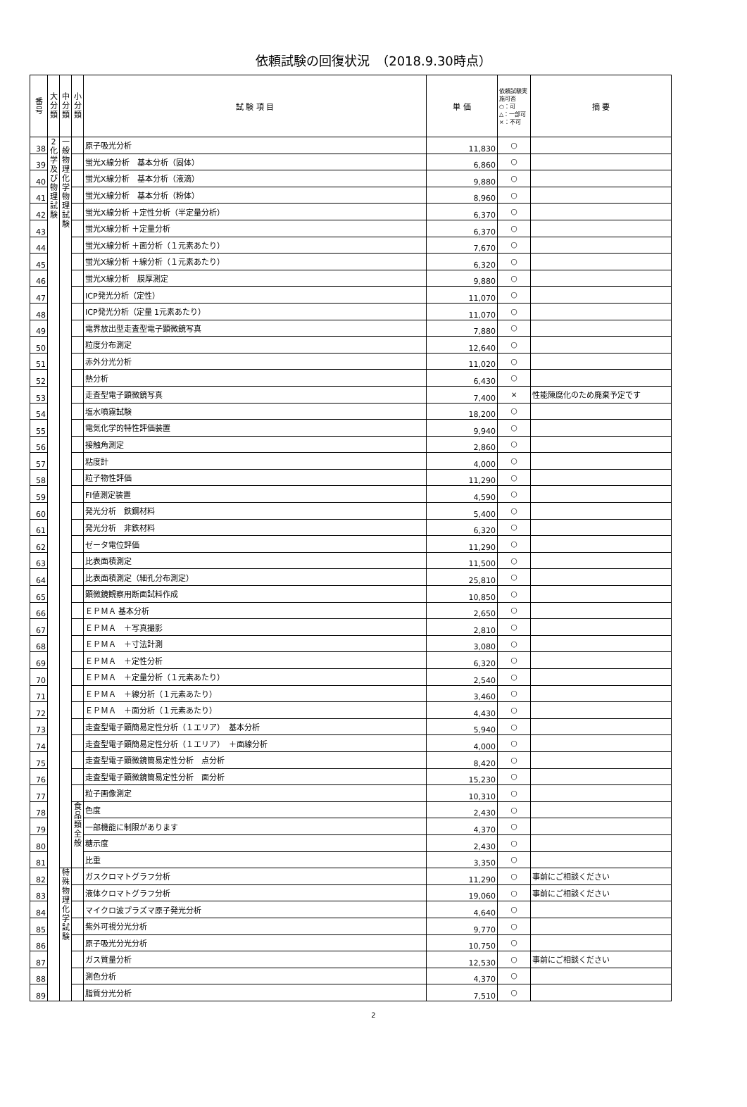依頼試験の回復状況　（2018.9.30時点）
| 番号 | 大分類 | 中分類 | 小分類 | 試 験 項 目 | 単 価 | 依頼試験実施可否 ○：可 △：一部可 ×：不可 | 摘 要 |
| --- | --- | --- | --- | --- | --- | --- | --- |
| 38 | 2化学及び物理試験 | 一般物理化学物理試験 | | 原子吸光分析 | 11,830 | ○ | |
| 39 | | | | 蛍光X線分析 基本分析（固体） | 6,860 | ○ | |
| 40 | | | | 蛍光X線分析 基本分析（液滴） | 9,880 | ○ | |
| 41 | | | | 蛍光X線分析 基本分析（粉体） | 8,960 | ○ | |
| 42 | | | | 蛍光X線分析 ＋定性分析（半定量分析） | 6,370 | ○ | |
| 43 | | | | 蛍光X線分析 ＋定量分析 | 6,370 | ○ | |
| 44 | | | | 蛍光X線分析 ＋面分析（１元素あたり） | 7,670 | ○ | |
| 45 | | | | 蛍光X線分析 ＋線分析（１元素あたり） | 6,320 | ○ | |
| 46 | | | | 蛍光X線分析 膜厚測定 | 9,880 | ○ | |
| 47 | | | | ICP発光分析（定性） | 11,070 | ○ | |
| 48 | | | | ICP発光分析（定量 1元素あたり） | 11,070 | ○ | |
| 49 | | | | 電界放出型走査型電子顕微鏡写真 | 7,880 | ○ | |
| 50 | | | | 粒度分布測定 | 12,640 | ○ | |
| 51 | | | | 赤外分光分析 | 11,020 | ○ | |
| 52 | | | | 熱分析 | 6,430 | ○ | |
| 53 | | | | 走査型電子顕微鏡写真 | 7,400 | × | 性能陳腐化のため廃棄予定です |
| 54 | | | | 塩水噴霧試験 | 18,200 | ○ | |
| 55 | | | | 電気化学的特性評価装置 | 9,940 | ○ | |
| 56 | | | | 接触角測定 | 2,860 | ○ | |
| 57 | | | | 粘度計 | 4,000 | ○ | |
| 58 | | | | 粒子物性評価 | 11,290 | ○ | |
| 59 | | | | FI値測定装置 | 4,590 | ○ | |
| 60 | | | | 発光分析 鉄鋼材料 | 5,400 | ○ | |
| 61 | | | | 発光分析 非鉄材料 | 6,320 | ○ | |
| 62 | | | | ゼータ電位評価 | 11,290 | ○ | |
| 63 | | | | 比表面積測定 | 11,500 | ○ | |
| 64 | | | | 比表面積測定（細孔分布測定） | 25,810 | ○ | |
| 65 | | | | 顕微鏡観察用断面試料作成 | 10,850 | ○ | |
| 66 | | | | ＥＰＭＡ 基本分析 | 2,650 | ○ | |
| 67 | | | | ＥＰＭＡ ＋写真撮影 | 2,810 | ○ | |
| 68 | | | | ＥＰＭＡ ＋寸法計測 | 3,080 | ○ | |
| 69 | | | | ＥＰＭＡ ＋定性分析 | 6,320 | ○ | |
| 70 | | | | ＥＰＭＡ ＋定量分析（１元素あたり） | 2,540 | ○ | |
| 71 | | | | ＥＰＭＡ ＋線分析（１元素あたり） | 3,460 | ○ | |
| 72 | | | | ＥＰＭＡ ＋面分析（１元素あたり） | 4,430 | ○ | |
| 73 | | | | 走査型電子顕簡易定性分析（１エリア） 基本分析 | 5,940 | ○ | |
| 74 | | | | 走査型電子顕簡易定性分析（１エリア） ＋面線分析 | 4,000 | ○ | |
| 75 | | | | 走査型電子顕微鏡簡易定性分析 点分析 | 8,420 | ○ | |
| 76 | | | | 走査型電子顕微鏡簡易定性分析 面分析 | 15,230 | ○ | |
| 77 | | | | 粒子画像測定 | 10,310 | ○ | |
| 78 | | | 食品類全般 | 色度 | 2,430 | ○ | |
| 79 | | | | 一部機能に制限があります | 4,370 | ○ | |
| 80 | | | | 糖示度 | 2,430 | ○ | |
| 81 | | | | 比重 | 3,350 | ○ | |
| 82 | | 特殊物理化学試験 | | ガスクロマトグラフ分析 | 11,290 | ○ | 事前にご相談ください |
| 83 | | | | 液体クロマトグラフ分析 | 19,060 | ○ | 事前にご相談ください |
| 84 | | | | マイクロ波プラズマ原子発光分析 | 4,640 | ○ | |
| 85 | | | | 紫外可視分光分析 | 9,770 | ○ | |
| 86 | | | | 原子吸光分光分析 | 10,750 | ○ | |
| 87 | | | | ガス質量分析 | 12,530 | ○ | 事前にご相談ください |
| 88 | | | | 測色分析 | 4,370 | ○ | |
| 89 | | | | 脂質分光分析 | 7,510 | ○ | |
2